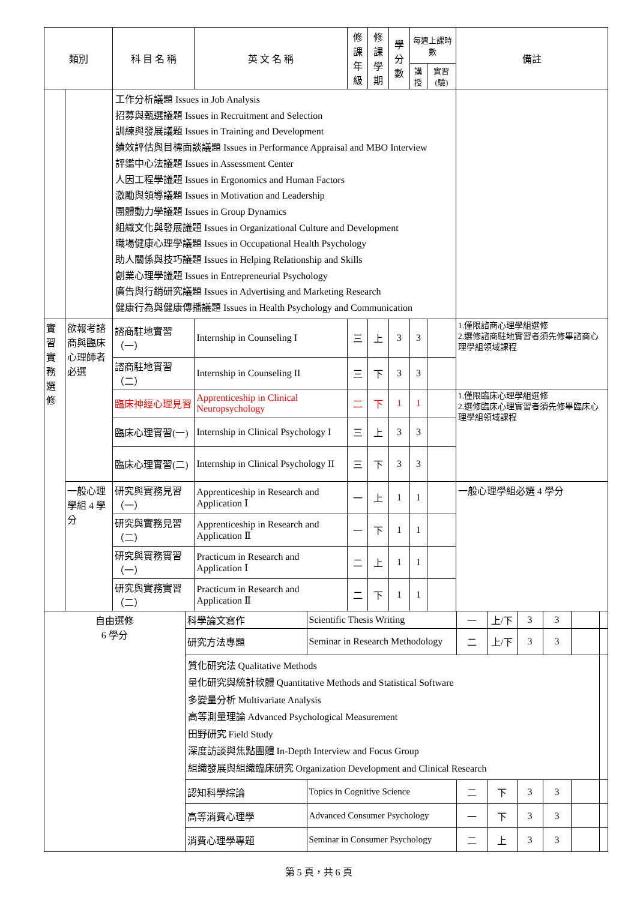| 類別 | | 科 目 名 稱 | 英 文 名 稱 | 修課 年級 | 修課 學期 | 學分 數 | 每週上課時數 | | 備註 |
| --- | --- | --- | --- | --- | --- | --- | --- | --- | --- |
| | | | | | | | 講授 | 實習(驗) | |
| | | 工作分析議題 Issues in Job Analysis 招募與甄選議題 Issues in Recruitment and Selection 訓練與發展議題 Issues in Training and Development 績效評估與目標面談議題 Issues in Performance Appraisal and MBO Interview 評鑑中心法議題 Issues in Assessment Center 人因工程學議題 Issues in Ergonomics and Human Factors 激勵與領導議題 Issues in Motivation and Leadership 團體動力學議題 Issues in Group Dynamics 組織文化與發展議題 Issues in Organizational Culture and Development 職場健康心理學議題 Issues in Occupational Health Psychology 助人關係與技巧議題 Issues in Helping Relationship and Skills 創業心理學議題 Issues in Entrepreneurial Psychology 廣告與行銷研究議題 Issues in Advertising and Marketing Research 健康行為與健康傳播議題 Issues in Health Psychology and Communication | | | | | | | |
| 實習實務選修 | 欲報考諮商與臨床心理師者必選 | 諮商駐地實習（一） | Internship in Counseling I | 三 | 上 | 3 | 3 | | 1.僅限諮商心理學組選修 2.選修諮商駐地實習者須先修畢諮商心理學組領域課程 |
| | | 諮商駐地實習（二） | Internship in Counseling II | 三 | 下 | 3 | 3 | | |
| | | 臨床神經心理見習 | Apprenticeship in Clinical Neuropsychology | 二 | 下 | 1 | 1 | | 1.僅限臨床心理學組選修 2.選修臨床心理實習者須先修畢臨床心理學組領域課程 |
| | | 臨床心理實習(一) | Internship in Clinical Psychology I | 三 | 上 | 3 | 3 | | |
| | | 臨床心理實習(二) | Internship in Clinical Psychology II | 三 | 下 | 3 | 3 | | |
| | 一般心理學組 4 學分 | 研究與實務見習（一） | Apprenticeship in Research and Application Ⅰ | 一 | 上 | 1 | 1 | | 一般心理學組必選 4 學分 |
| | | 研究與實務見習（二） | Apprenticeship in Research and Application Ⅱ | 一 | 下 | 1 | 1 | | |
| | | 研究與實務實習（一） | Practicum in Research and Application Ⅰ | 二 | 上 | 1 | 1 | | |
| | | 研究與實務實習（二） | Practicum in Research and Application Ⅱ | 二 | 下 | 1 | 1 | | |
| 自由選修 6 學分 | 科學論文寫作 | Scientific Thesis Writing | 一 | 上/下 | 3 | 3 | | |
| | 研究方法專題 | Seminar in Research Methodology | 二 | 上/下 | 3 | 3 | | |
| | 質化研究法 Qualitative Methods 量化研究與統計軟體 Quantitative Methods and Statistical Software 多變量分析 Multivariate Analysis 高等測量理論 Advanced Psychological Measurement 田野研究 Field Study 深度訪談與焦點團體 In-Depth Interview and Focus Group 組織發展與組織臨床研究 Organization Development and Clinical Research | | | | | | | |
| | 認知科學綜論 | Topics in Cognitive Science | 二 | 下 | 3 | 3 | | |
| | 高等消費心理學 | Advanced Consumer Psychology | 一 | 下 | 3 | 3 | | |
| | 消費心理學專題 | Seminar in Consumer Psychology | 二 | 上 | 3 | 3 | | |
第 5 頁，共 6 頁